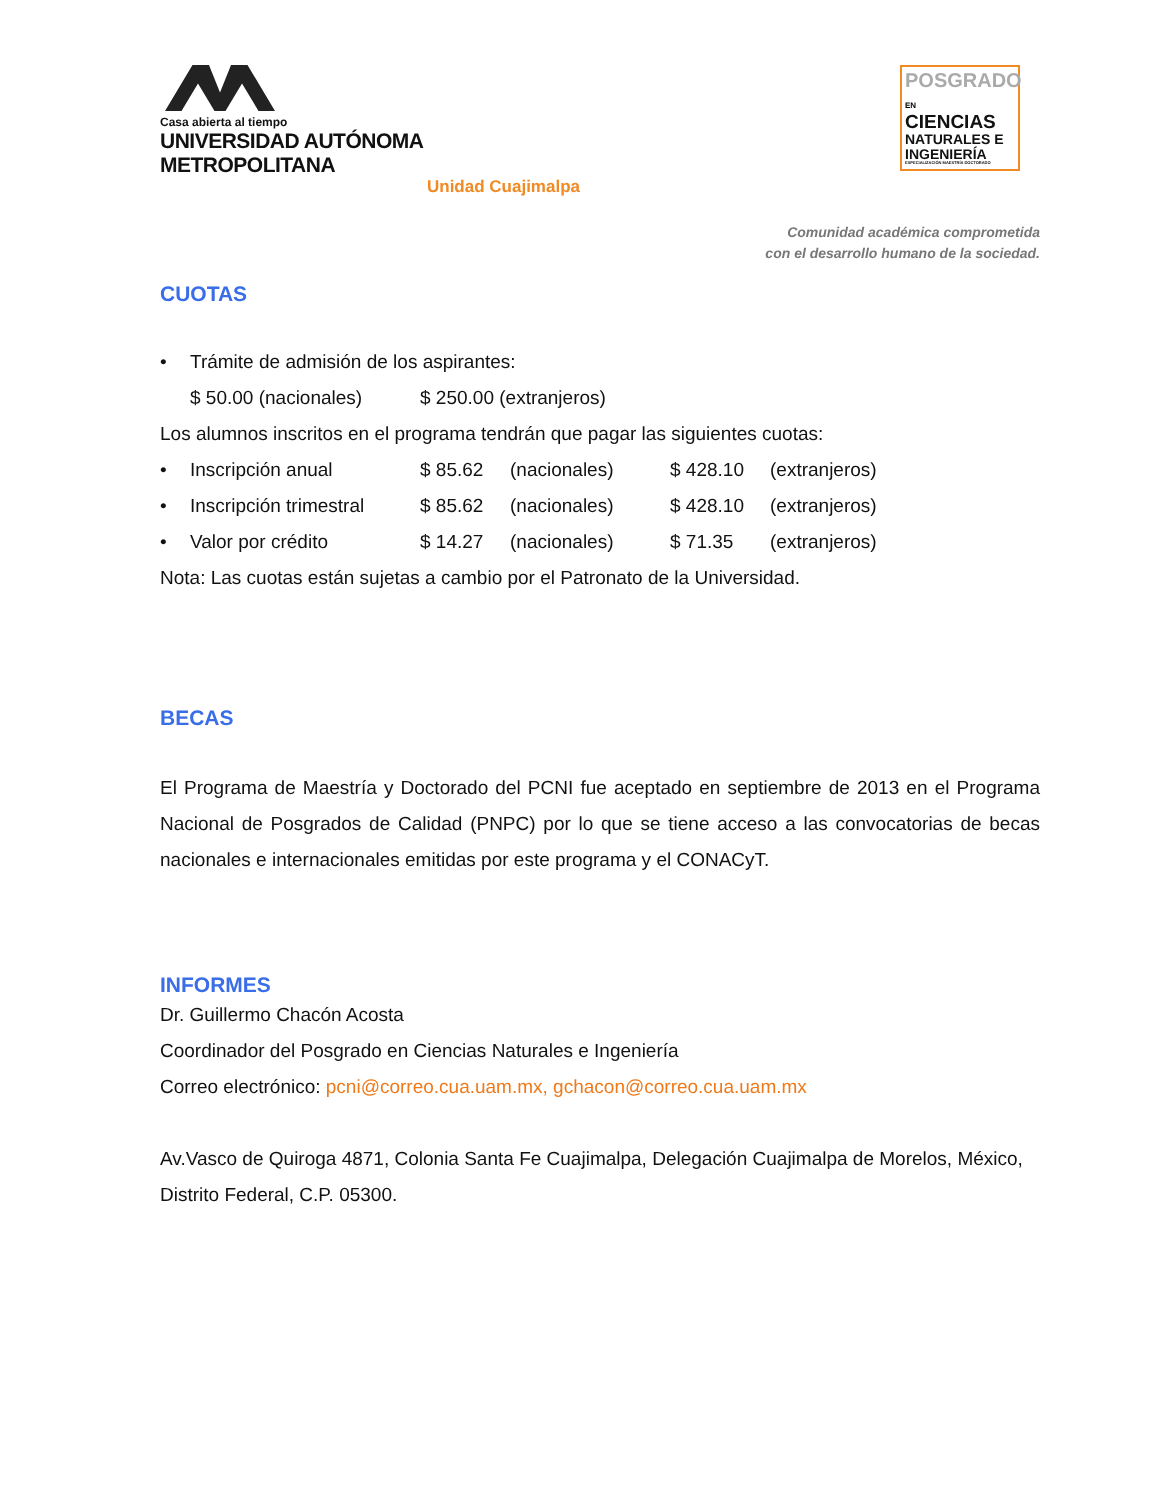Casa abierta al tiempo
UNIVERSIDAD AUTÓNOMA METROPOLITANA
Unidad Cuajimalpa
POSGRADO EN
CIENCIAS
NATURALES E
INGENIERÍA
ESPECIALIZACIÓN MAESTRÍA DOCTORADO
Comunidad académica comprometida
con el desarrollo humano de la sociedad.
CUOTAS
• Trámite de admisión de los aspirantes:
$ 50.00 (nacionales) $ 250.00 (extranjeros)
Los alumnos inscritos en el programa tendrán que pagar las siguientes cuotas:
• Inscripción anual $ 85.62 (nacionales) $ 428.10 (extranjeros)
• Inscripción trimestral $ 85.62 (nacionales) $ 428.10 (extranjeros)
• Valor por crédito $ 14.27 (nacionales) $ 71.35 (extranjeros)
Nota: Las cuotas están sujetas a cambio por el Patronato de la Universidad.
BECAS
El Programa de Maestría y Doctorado del PCNI fue aceptado en septiembre de 2013 en el Programa Nacional de Posgrados de Calidad (PNPC) por lo que se tiene acceso a las convocatorias de becas nacionales e internacionales emitidas por este programa y el CONACyT.
INFORMES
Dr. Guillermo Chacón Acosta
Coordinador del Posgrado en Ciencias Naturales e Ingeniería
Correo electrónico: pcni@correo.cua.uam.mx, gchacon@correo.cua.uam.mx
Av.Vasco de Quiroga 4871, Colonia Santa Fe Cuajimalpa, Delegación Cuajimalpa de Morelos, México, Distrito Federal, C.P. 05300.